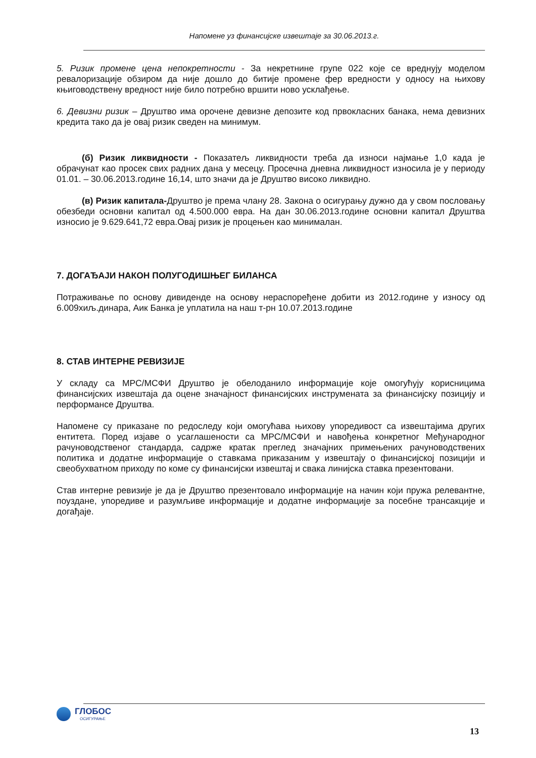Напомене уз финансијске извештаје за 30.06.2013.г.
5. Ризик промене цена непокретности - За некретнине групе 022 које се вреднују моделом ревалоризације обзиром да није дошло до битије промене фер вредности у односу на њихову књиговодствену вредност није било потребно вршити ново усклађење.
6. Девизни ризик – Друштво има орочене девизне депозите код првокласних банака, нема девизних кредита тако да је овај ризик сведен на минимум.
(б) Ризик ликвидности - Показатељ ликвидности треба да износи најмање 1,0 када је обрачунат као просек свих радних дана у месецу. Просечна дневна ликвидност износила је у периоду 01.01. – 30.06.2013.године 16,14, што значи да је Друштво високо ликвидно.
(в) Ризик капитала-Друштво је према члану 28. Закона о осигурању дужно да у свом пословању обезбеди основни капитал од 4.500.000 евра. На дан 30.06.2013.године основни капитал Друштва износио је 9.629.641,72 евра.Овај ризик је процењен као минималан.
7. ДОГАЂАЈИ НАКОН ПОЛУГОДИШЊЕГ БИЛАНСА
Потраживање по основу дивиденде на основу нераспоређене добити из 2012.године у износу од 6.009хиљ.динара, Аик Банка је уплатила на наш т-рн 10.07.2013.године
8. СТАВ ИНТЕРНЕ РЕВИЗИЈЕ
У складу са МРС/МСФИ Друштво је обелоданило информације које омогућују корисницима финансијских извештаја да оцене значајност финансијских инструмената за финансијску позицију и перформансе Друштва.
Напомене су приказане по редоследу који омогућава њихову упоредивост са извештајима других ентитета. Поред изјаве о усаглашености са МРС/МСФИ и навођења конкретног Међународног рачуноводственог стандарда, садрже кратак преглед значајних примењених рачуноводствених политика и додатне информације о ставкама приказаним у извештају о финансијској позицији и свеобухватном приходу по коме су финансијски извештај и свака линијска ставка презентовани.
Став интерне ревизије је да је Друштво презентовало информације на начин који пружа релевантне, поуздане, упоредиве и разумљиве информације и додатне информације за посебне трансакције и догађаје.
ГЛОБОС
ОСИГУРАЊЕ
13